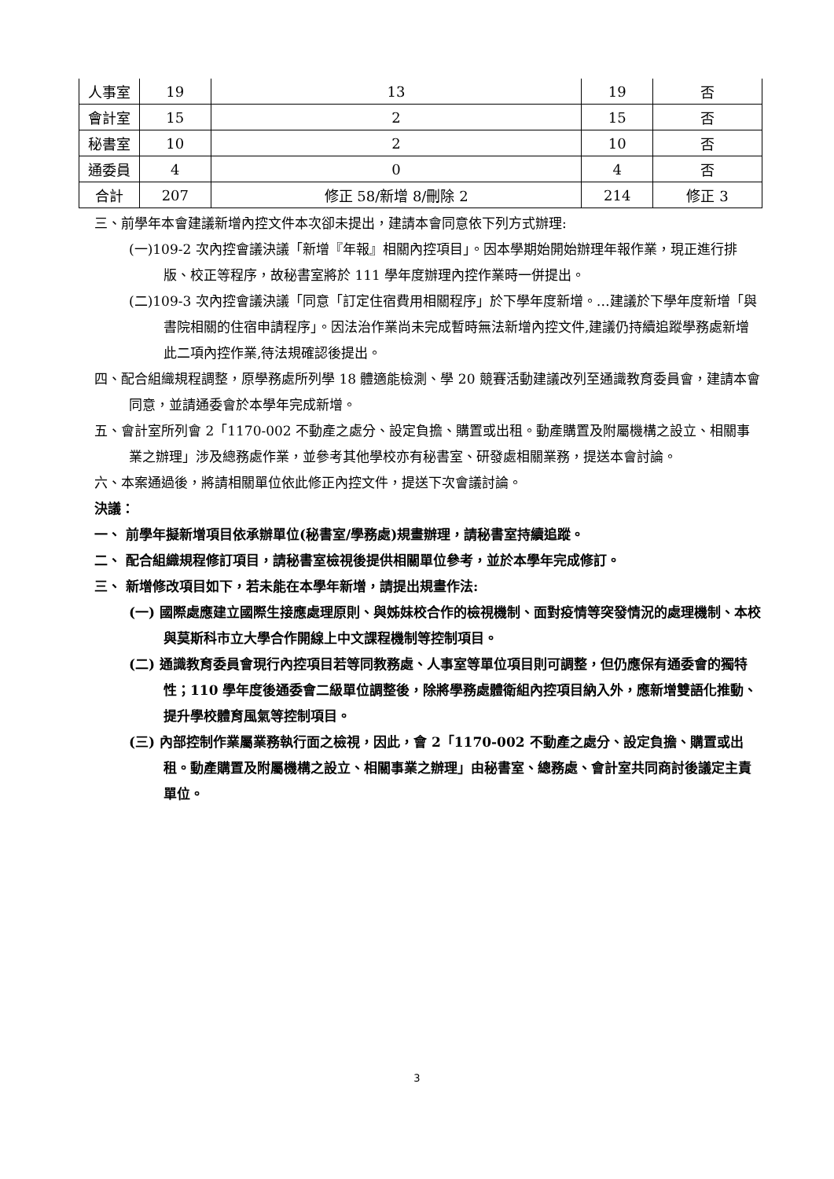| 人事室 | 19 | 13 | 19 | 否 |
| 會計室 | 15 | 2 | 15 | 否 |
| 秘書室 | 10 | 2 | 10 | 否 |
| 通委員 | 4 | 0 | 4 | 否 |
| 合計 | 207 | 修正 58/新增 8/刪除 2 | 214 | 修正 3 |
三、前學年本會建議新增內控文件本次卻未提出，建請本會同意依下列方式辦理:
(一)109-2 次內控會議決議「新增『年報』相關內控項目」。因本學期始開始辦理年報作業，現正進行排版、校正等程序，故秘書室將於 111 學年度辦理內控作業時一併提出。
(二)109-3 次內控會議決議「同意「訂定住宿費用相關程序」於下學年度新增。…建議於下學年度新增「與書院相關的住宿申請程序」。因法治作業尚未完成暫時無法新增內控文件,建議仍持續追蹤學務處新增此二項內控作業,待法規確認後提出。
四、配合組織規程調整，原學務處所列學 18 體適能檢測、學 20 競賽活動建議改列至通識教育委員會，建請本會同意，並請通委會於本學年完成新增。
五、會計室所列會 2「1170-002 不動產之處分、設定負擔、購置或出租。動產購置及附屬機構之設立、相關事業之辦理」涉及總務處作業，並參考其他學校亦有秘書室、研發處相關業務，提送本會討論。
六、本案通過後，將請相關單位依此修正內控文件，提送下次會議討論。
決議：
一、 前學年擬新增項目依承辦單位(秘書室/學務處)規畫辦理，請秘書室持續追蹤。
二、 配合組織規程修訂項目，請秘書室檢視後提供相關單位參考，並於本學年完成修訂。
三、 新增修改項目如下，若未能在本學年新增，請提出規畫作法:
(一) 國際處應建立國際生接應處理原則、與姊妹校合作的檢視機制、面對疫情等突發情況的處理機制、本校與莫斯科市立大學合作開線上中文課程機制等控制項目。
(二) 通識教育委員會現行內控項目若等同教務處、人事室等單位項目則可調整，但仍應保有通委會的獨特性；110 學年度後通委會二級單位調整後，除將學務處體衛組內控項目納入外，應新增雙語化推動、提升學校體育風氣等控制項目。
(三) 內部控制作業屬業務執行面之檢視，因此，會 2「1170-002 不動產之處分、設定負擔、購置或出租。動產購置及附屬機構之設立、相關事業之辦理」由秘書室、總務處、會計室共同商討後議定主責單位。
3